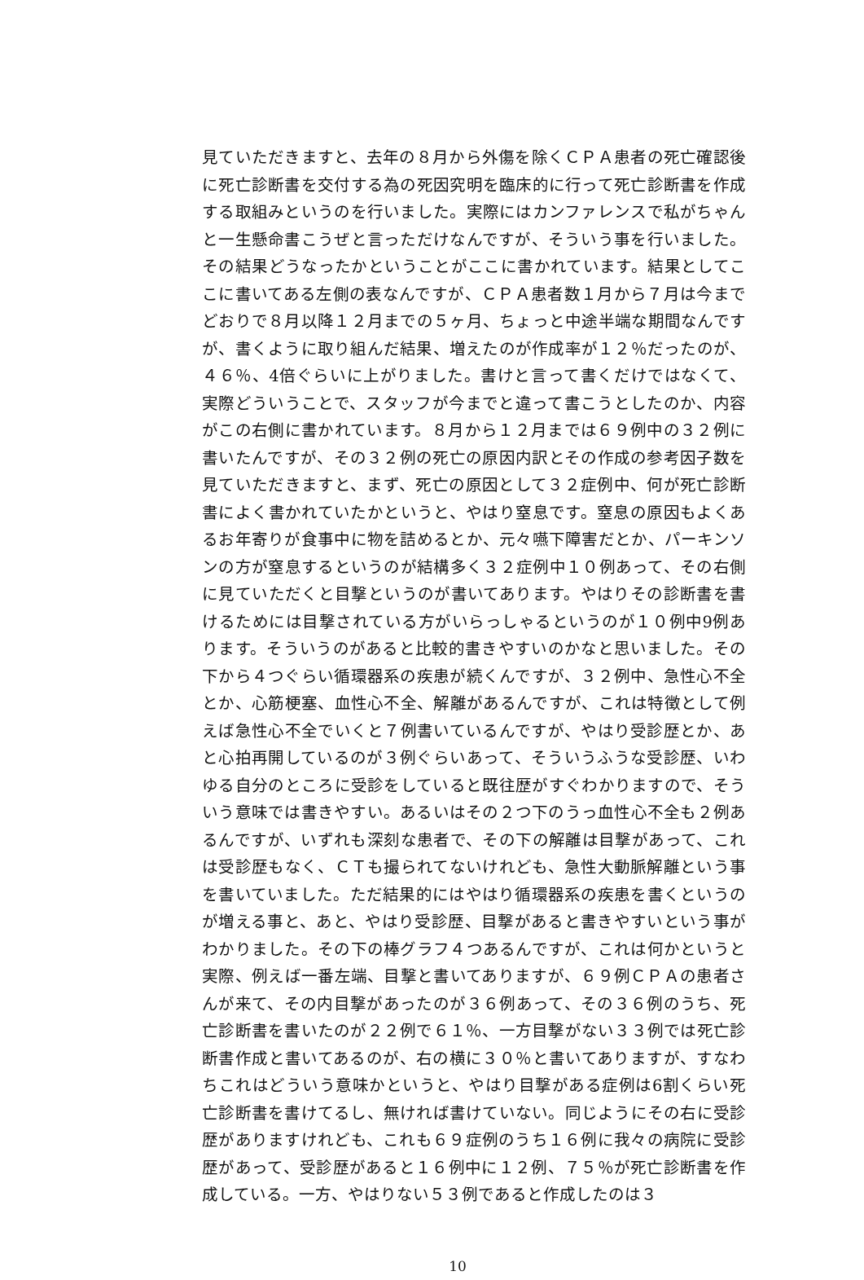見ていただきますと、去年の８月から外傷を除くＣＰＡ患者の死亡確認後に死亡診断書を交付する為の死因究明を臨床的に行って死亡診断書を作成する取組みというのを行いました。実際にはカンファレンスで私がちゃんと一生懸命書こうぜと言っただけなんですが、そういう事を行いました。その結果どうなったかということがここに書かれています。結果としてここに書いてある左側の表なんですが、ＣＰＡ患者数１月から７月は今までどおりで８月以降１２月までの５ヶ月、ちょっと中途半端な期間なんですが、書くように取り組んだ結果、増えたのが作成率が１２％だったのが、４６％、4倍ぐらいに上がりました。書けと言って書くだけではなくて、実際どういうことで、スタッフが今までと違って書こうとしたのか、内容がこの右側に書かれています。８月から１２月までは６９例中の３２例に書いたんですが、その３２例の死亡の原因内訳とその作成の参考因子数を見ていただきますと、まず、死亡の原因として３２症例中、何が死亡診断書によく書かれていたかというと、やはり窒息です。窒息の原因もよくあるお年寄りが食事中に物を詰めるとか、元々嚥下障害だとか、パーキンソンの方が窒息するというのが結構多く３２症例中１０例あって、その右側に見ていただくと目撃というのが書いてあります。やはりその診断書を書けるためには目撃されている方がいらっしゃるというのが１０例中9例あります。そういうのがあると比較的書きやすいのかなと思いました。その下から４つぐらい循環器系の疾患が続くんですが、３２例中、急性心不全とか、心筋梗塞、血性心不全、解離があるんですが、これは特徴として例えば急性心不全でいくと７例書いているんですが、やはり受診歴とか、あと心拍再開しているのが３例ぐらいあって、そういうふうな受診歴、いわゆる自分のところに受診をしていると既往歴がすぐわかりますので、そういう意味では書きやすい。あるいはその２つ下のうっ血性心不全も２例あるんですが、いずれも深刻な患者で、その下の解離は目撃があって、これは受診歴もなく、ＣＴも撮られてないけれども、急性大動脈解離という事を書いていました。ただ結果的にはやはり循環器系の疾患を書くというのが増える事と、あと、やはり受診歴、目撃があると書きやすいという事がわかりました。その下の棒グラフ４つあるんですが、これは何かというと実際、例えば一番左端、目撃と書いてありますが、６９例ＣＰＡの患者さんが来て、その内目撃があったのが３６例あって、その３６例のうち、死亡診断書を書いたのが２２例で６１％、一方目撃がない３３例では死亡診断書作成と書いてあるのが、右の横に３０％と書いてありますが、すなわちこれはどういう意味かというと、やはり目撃がある症例は6割くらい死亡診断書を書けてるし、無ければ書けていない。同じようにその右に受診歴がありますけれども、これも６９症例のうち１６例に我々の病院に受診歴があって、受診歴があると１６例中に１２例、７５％が死亡診断書を作成している。一方、やはりない５３例であると作成したのは３
10